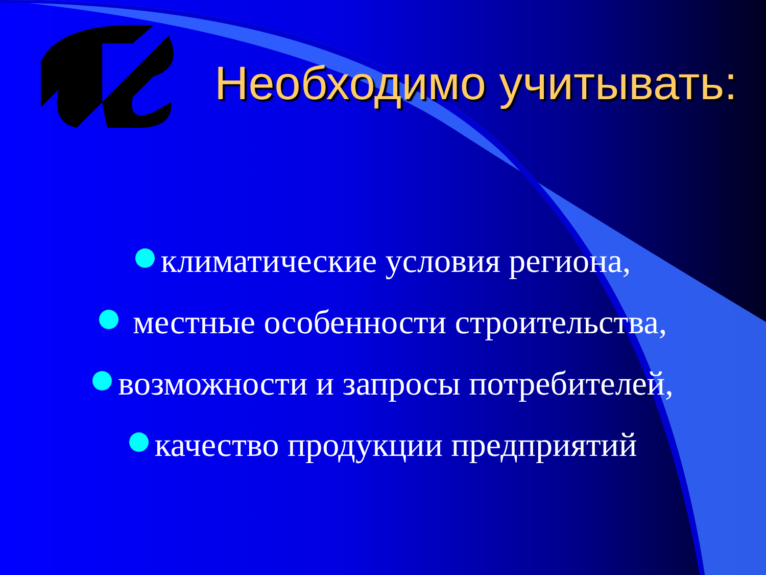Необходимо учитывать:
климатические условия региона,
местные особенности строительства,
возможности и запросы потребителей,
качество продукции предприятий